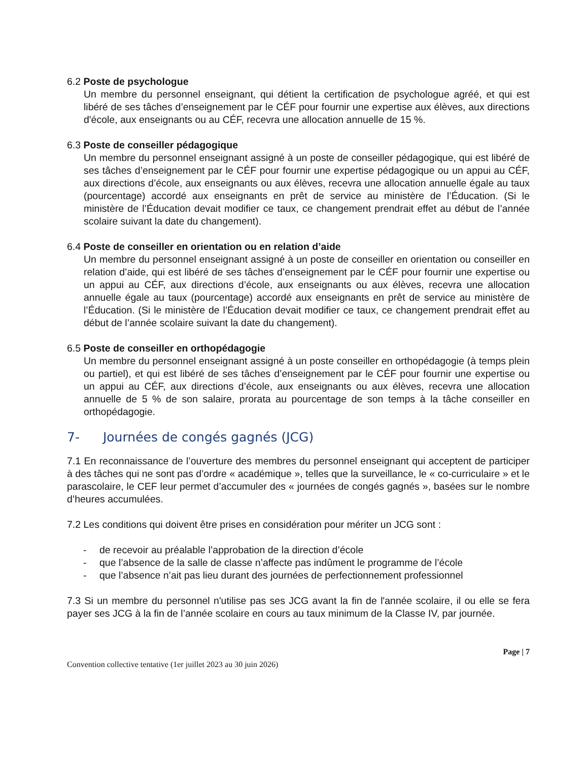6.2 Poste de psychologue
Un membre du personnel enseignant, qui détient la certification de psychologue agréé, et qui est libéré de ses tâches d’enseignement par le CÉF pour fournir une expertise aux élèves, aux directions d'école, aux enseignants ou au CÉF, recevra une allocation annuelle de 15 %.
6.3 Poste de conseiller pédagogique
Un membre du personnel enseignant assigné à un poste de conseiller pédagogique, qui est libéré de ses tâches d’enseignement par le CÉF pour fournir une expertise pédagogique ou un appui au CÉF, aux directions d’école, aux enseignants ou aux élèves, recevra une allocation annuelle égale au taux (pourcentage) accordé aux enseignants en prêt de service au ministère de l’Éducation. (Si le ministère de l’Éducation devait modifier ce taux, ce changement prendrait effet au début de l’année scolaire suivant la date du changement).
6.4 Poste de conseiller en orientation ou en relation d’aide
Un membre du personnel enseignant assigné à un poste de conseiller en orientation ou conseiller en relation d’aide, qui est libéré de ses tâches d’enseignement par le CÉF pour fournir une expertise ou un appui au CÉF, aux directions d’école, aux enseignants ou aux élèves, recevra une allocation annuelle égale au taux (pourcentage) accordé aux enseignants en prêt de service au ministère de l’Éducation. (Si le ministère de l’Éducation devait modifier ce taux, ce changement prendrait effet au début de l’année scolaire suivant la date du changement).
6.5 Poste de conseiller en orthopédagogie
Un membre du personnel enseignant assigné à un poste conseiller en orthopédagogie (à temps plein ou partiel), et qui est libéré de ses tâches d’enseignement par le CÉF pour fournir une expertise ou un appui au CÉF, aux directions d’école, aux enseignants ou aux élèves, recevra une allocation annuelle de 5 % de son salaire, prorata au pourcentage de son temps à la tâche conseiller en orthopédagogie.
7- Journées de congés gagnés (JCG)
7.1 En reconnaissance de l’ouverture des membres du personnel enseignant qui acceptent de participer à des tâches qui ne sont pas d’ordre « académique », telles que la surveillance, le « co-curriculaire » et le parascolaire, le CEF leur permet d’accumuler des « journées de congés gagnés », basées sur le nombre d’heures accumulées.
7.2 Les conditions qui doivent être prises en considération pour mériter un JCG sont :
- de recevoir au préalable l’approbation de la direction d’école
- que l’absence de la salle de classe n’affecte pas indûment le programme de l’école
- que l’absence n’ait pas lieu durant des journées de perfectionnement professionnel
7.3 Si un membre du personnel n'utilise pas ses JCG avant la fin de l'année scolaire, il ou elle se fera payer ses JCG à la fin de l’année scolaire en cours au taux minimum de la Classe IV, par journée.
Page | 7
Convention collective tentative (1er juillet 2023 au 30 juin 2026)